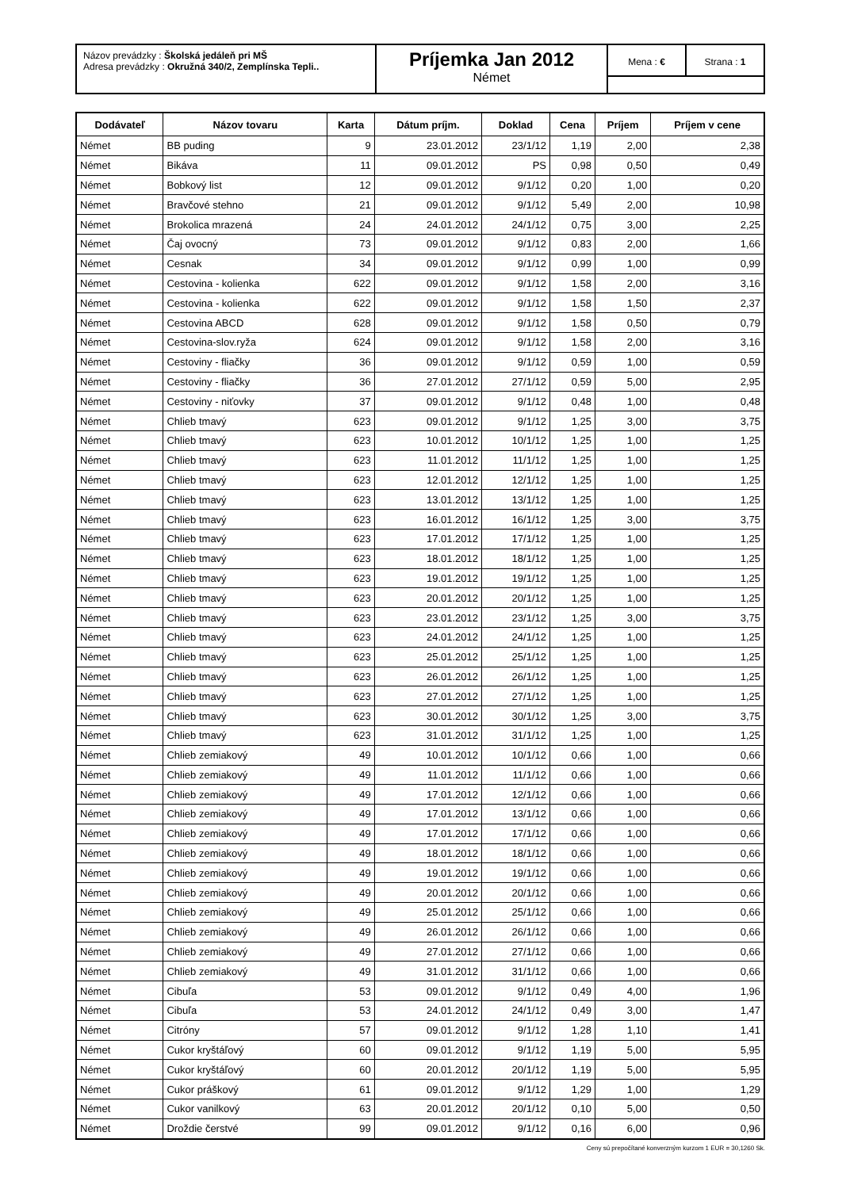Názov prevádzky : Školská jedáleň pri MŠ
Adresa prevádzky : Okružná 340/2, Zemplínska Tepli..
Príjemka Jan 2012
Német
Mena : € Strana : 1
| Dodávateľ | Názov tovaru | Karta | Dátum príjm. | Doklad | Cena | Príjem | Príjem v cene |
| --- | --- | --- | --- | --- | --- | --- | --- |
| Német | BB puding | 9 | 23.01.2012 | 23/1/12 | 1,19 | 2,00 | 2,38 |
| Német | Bikáva | 11 | 09.01.2012 | PS | 0,98 | 0,50 | 0,49 |
| Német | Bobkový list | 12 | 09.01.2012 | 9/1/12 | 0,20 | 1,00 | 0,20 |
| Német | Bravčové stehno | 21 | 09.01.2012 | 9/1/12 | 5,49 | 2,00 | 10,98 |
| Német | Brokolica mrazená | 24 | 24.01.2012 | 24/1/12 | 0,75 | 3,00 | 2,25 |
| Német | Čaj ovocný | 73 | 09.01.2012 | 9/1/12 | 0,83 | 2,00 | 1,66 |
| Német | Cesnak | 34 | 09.01.2012 | 9/1/12 | 0,99 | 1,00 | 0,99 |
| Német | Cestovina - kolienka | 622 | 09.01.2012 | 9/1/12 | 1,58 | 2,00 | 3,16 |
| Német | Cestovina - kolienka | 622 | 09.01.2012 | 9/1/12 | 1,58 | 1,50 | 2,37 |
| Német | Cestovina ABCD | 628 | 09.01.2012 | 9/1/12 | 1,58 | 0,50 | 0,79 |
| Német | Cestovina-slov.ryža | 624 | 09.01.2012 | 9/1/12 | 1,58 | 2,00 | 3,16 |
| Német | Cestoviny - fliačky | 36 | 09.01.2012 | 9/1/12 | 0,59 | 1,00 | 0,59 |
| Német | Cestoviny - fliačky | 36 | 27.01.2012 | 27/1/12 | 0,59 | 5,00 | 2,95 |
| Német | Cestoviny - niťovky | 37 | 09.01.2012 | 9/1/12 | 0,48 | 1,00 | 0,48 |
| Német | Chlieb tmavý | 623 | 09.01.2012 | 9/1/12 | 1,25 | 3,00 | 3,75 |
| Német | Chlieb tmavý | 623 | 10.01.2012 | 10/1/12 | 1,25 | 1,00 | 1,25 |
| Német | Chlieb tmavý | 623 | 11.01.2012 | 11/1/12 | 1,25 | 1,00 | 1,25 |
| Német | Chlieb tmavý | 623 | 12.01.2012 | 12/1/12 | 1,25 | 1,00 | 1,25 |
| Német | Chlieb tmavý | 623 | 13.01.2012 | 13/1/12 | 1,25 | 1,00 | 1,25 |
| Német | Chlieb tmavý | 623 | 16.01.2012 | 16/1/12 | 1,25 | 3,00 | 3,75 |
| Német | Chlieb tmavý | 623 | 17.01.2012 | 17/1/12 | 1,25 | 1,00 | 1,25 |
| Német | Chlieb tmavý | 623 | 18.01.2012 | 18/1/12 | 1,25 | 1,00 | 1,25 |
| Német | Chlieb tmavý | 623 | 19.01.2012 | 19/1/12 | 1,25 | 1,00 | 1,25 |
| Német | Chlieb tmavý | 623 | 20.01.2012 | 20/1/12 | 1,25 | 1,00 | 1,25 |
| Német | Chlieb tmavý | 623 | 23.01.2012 | 23/1/12 | 1,25 | 3,00 | 3,75 |
| Német | Chlieb tmavý | 623 | 24.01.2012 | 24/1/12 | 1,25 | 1,00 | 1,25 |
| Német | Chlieb tmavý | 623 | 25.01.2012 | 25/1/12 | 1,25 | 1,00 | 1,25 |
| Német | Chlieb tmavý | 623 | 26.01.2012 | 26/1/12 | 1,25 | 1,00 | 1,25 |
| Német | Chlieb tmavý | 623 | 27.01.2012 | 27/1/12 | 1,25 | 1,00 | 1,25 |
| Német | Chlieb tmavý | 623 | 30.01.2012 | 30/1/12 | 1,25 | 3,00 | 3,75 |
| Német | Chlieb tmavý | 623 | 31.01.2012 | 31/1/12 | 1,25 | 1,00 | 1,25 |
| Német | Chlieb zemiakový | 49 | 10.01.2012 | 10/1/12 | 0,66 | 1,00 | 0,66 |
| Német | Chlieb zemiakový | 49 | 11.01.2012 | 11/1/12 | 0,66 | 1,00 | 0,66 |
| Német | Chlieb zemiakový | 49 | 17.01.2012 | 12/1/12 | 0,66 | 1,00 | 0,66 |
| Német | Chlieb zemiakový | 49 | 17.01.2012 | 13/1/12 | 0,66 | 1,00 | 0,66 |
| Német | Chlieb zemiakový | 49 | 17.01.2012 | 17/1/12 | 0,66 | 1,00 | 0,66 |
| Német | Chlieb zemiakový | 49 | 18.01.2012 | 18/1/12 | 0,66 | 1,00 | 0,66 |
| Német | Chlieb zemiakový | 49 | 19.01.2012 | 19/1/12 | 0,66 | 1,00 | 0,66 |
| Német | Chlieb zemiakový | 49 | 20.01.2012 | 20/1/12 | 0,66 | 1,00 | 0,66 |
| Német | Chlieb zemiakový | 49 | 25.01.2012 | 25/1/12 | 0,66 | 1,00 | 0,66 |
| Német | Chlieb zemiakový | 49 | 26.01.2012 | 26/1/12 | 0,66 | 1,00 | 0,66 |
| Német | Chlieb zemiakový | 49 | 27.01.2012 | 27/1/12 | 0,66 | 1,00 | 0,66 |
| Német | Chlieb zemiakový | 49 | 31.01.2012 | 31/1/12 | 0,66 | 1,00 | 0,66 |
| Német | Cibuľa | 53 | 09.01.2012 | 9/1/12 | 0,49 | 4,00 | 1,96 |
| Német | Cibuľa | 53 | 24.01.2012 | 24/1/12 | 0,49 | 3,00 | 1,47 |
| Német | Citróny | 57 | 09.01.2012 | 9/1/12 | 1,28 | 1,10 | 1,41 |
| Német | Cukor kryštáľový | 60 | 09.01.2012 | 9/1/12 | 1,19 | 5,00 | 5,95 |
| Német | Cukor kryštáľový | 60 | 20.01.2012 | 20/1/12 | 1,19 | 5,00 | 5,95 |
| Német | Cukor práškový | 61 | 09.01.2012 | 9/1/12 | 1,29 | 1,00 | 1,29 |
| Német | Cukor vanilkový | 63 | 20.01.2012 | 20/1/12 | 0,10 | 5,00 | 0,50 |
| Német | Droždie čerstvé | 99 | 09.01.2012 | 9/1/12 | 0,16 | 6,00 | 0,96 |
Ceny sú prepočítané konverzným kurzom 1 EUR = 30,1260 Sk.